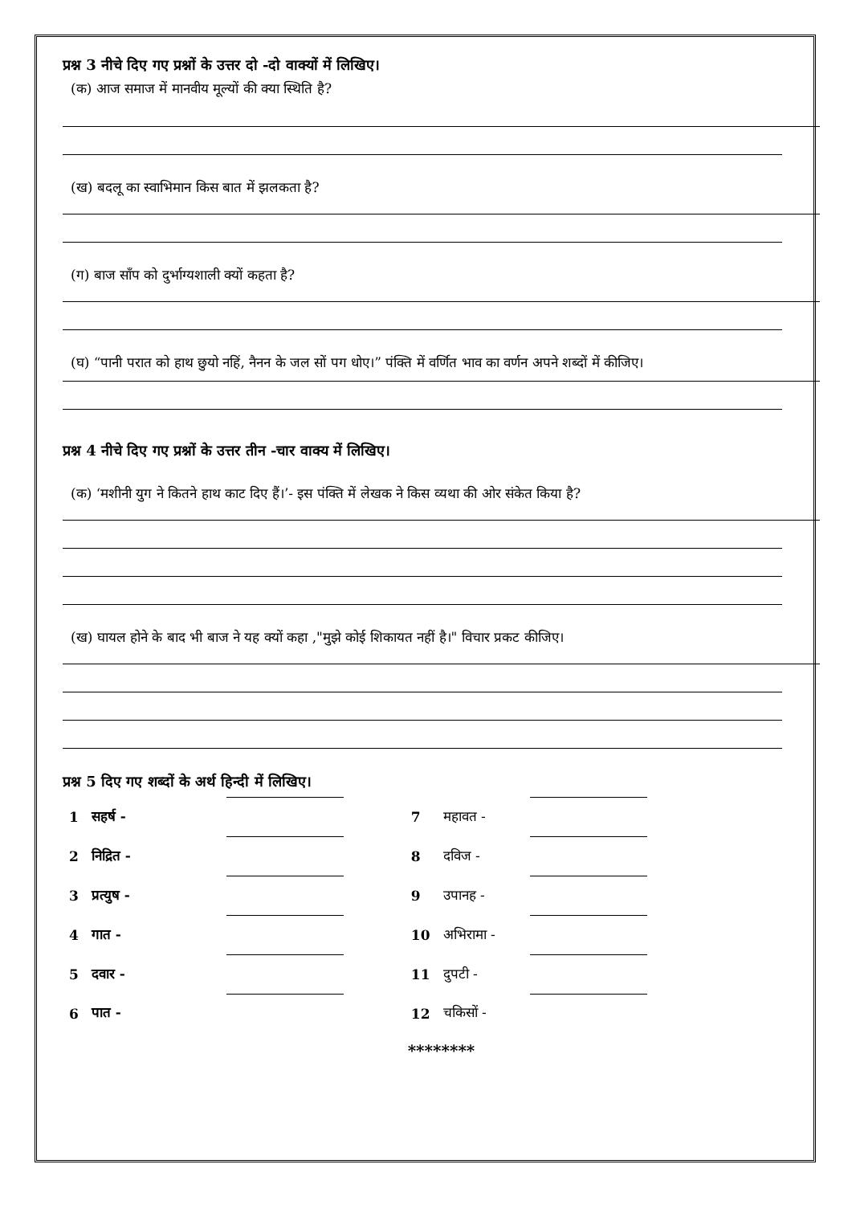प्रश्न 3 नीचे दिए गए प्रश्नों के उत्तर दो -दो वाक्यों में लिखिए।
(क) आज समाज में मानवीय मूल्यों की क्या स्थिति है?
(ख) बदलू का स्वाभिमान किस बात में झलकता है?
(ग) बाज साँप को दुर्भाग्यशाली क्यों कहता है?
(घ) “पानी परात को हाथ छुयो नहिं, नैनन के जल सों पग धोए।” पंक्ति में वर्णित भाव का वर्णन अपने शब्दों में कीजिए।
प्रश्न 4 नीचे दिए गए प्रश्नों के उत्तर तीन -चार वाक्य में लिखिए।
(क) ‘मशीनी युग ने कितने हाथ काट दिए हैं।’- इस पंक्ति में लेखक ने किस व्यथा की ओर संकेत किया है?
(ख) घायल होने के बाद भी बाज ने यह क्यों कहा ,"मुझे कोई शिकायत नहीं है।" विचार प्रकट कीजिए।
प्रश्न 5 दिए गए शब्दों के अर्थ हिन्दी में लिखिए।
| 1 | सहर्ष - | | | 7 | महावत - | |
| 2 | निद्रित - | | | 8 | दविज - | |
| 3 | प्रत्युष - | | | 9 | उपानह - | |
| 4 | गात - | | | 10 | अभिरामा - | |
| 5 | दवार - | | | 11 | दुपटी - | |
| 6 | पात - | | | 12 | चकिसों - | |
********